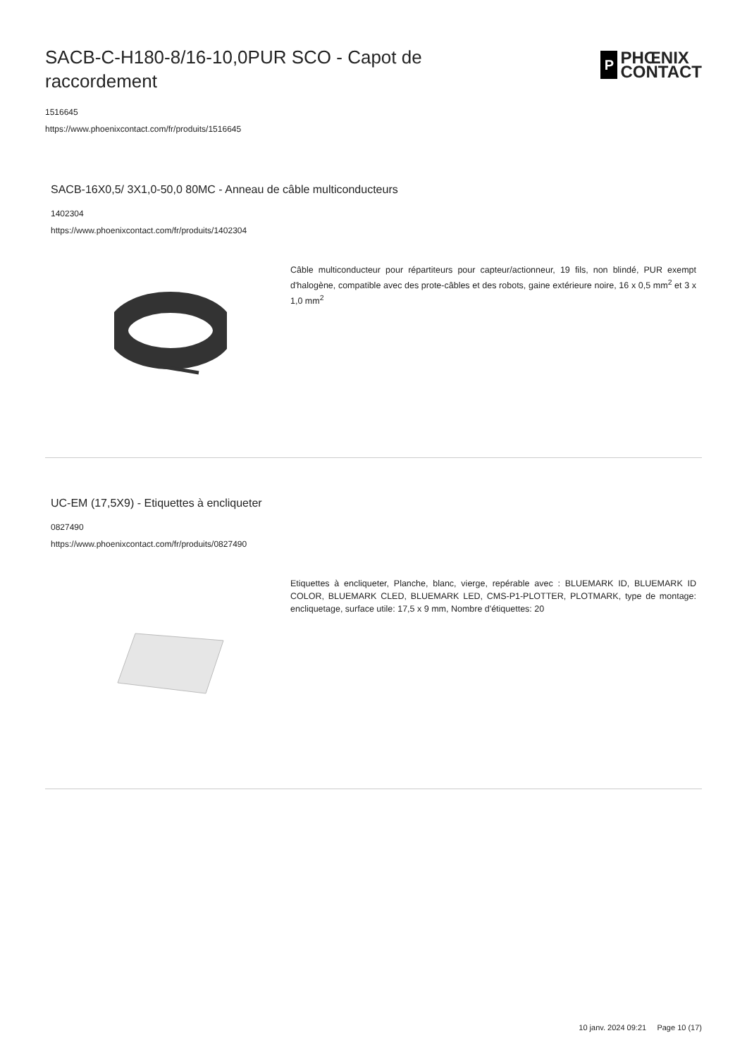SACB-C-H180-8/16-10,0PUR SCO - Capot de raccordement
P
PHŒNIX
CONTACT
1516645
https://www.phoenixcontact.com/fr/produits/1516645
SACB-16X0,5/ 3X1,0-50,0 80MC - Anneau de câble multiconducteurs
1402304
https://www.phoenixcontact.com/fr/produits/1402304
Câble multiconducteur pour répartiteurs pour capteur/actionneur, 19 fils, non blindé, PUR exempt d'halogène, compatible avec des prote-câbles et des robots, gaine extérieure noire, 16 x 0,5 mm<sup>2</sup> et 3 x 1,0 mm<sup>2</sup>
UC-EM (17,5X9) - Etiquettes à encliqueter
0827490
https://www.phoenixcontact.com/fr/produits/0827490
Etiquettes à encliqueter, Planche, blanc, vierge, repérable avec : BLUEMARK ID, BLUEMARK ID COLOR, BLUEMARK CLED, BLUEMARK LED, CMS-P1-PLOTTER, PLOTMARK, type de montage: encliquetage, surface utile: 17,5 x 9 mm, Nombre d'étiquettes: 20
10 janv. 2024 09:21 Page 10 (17)